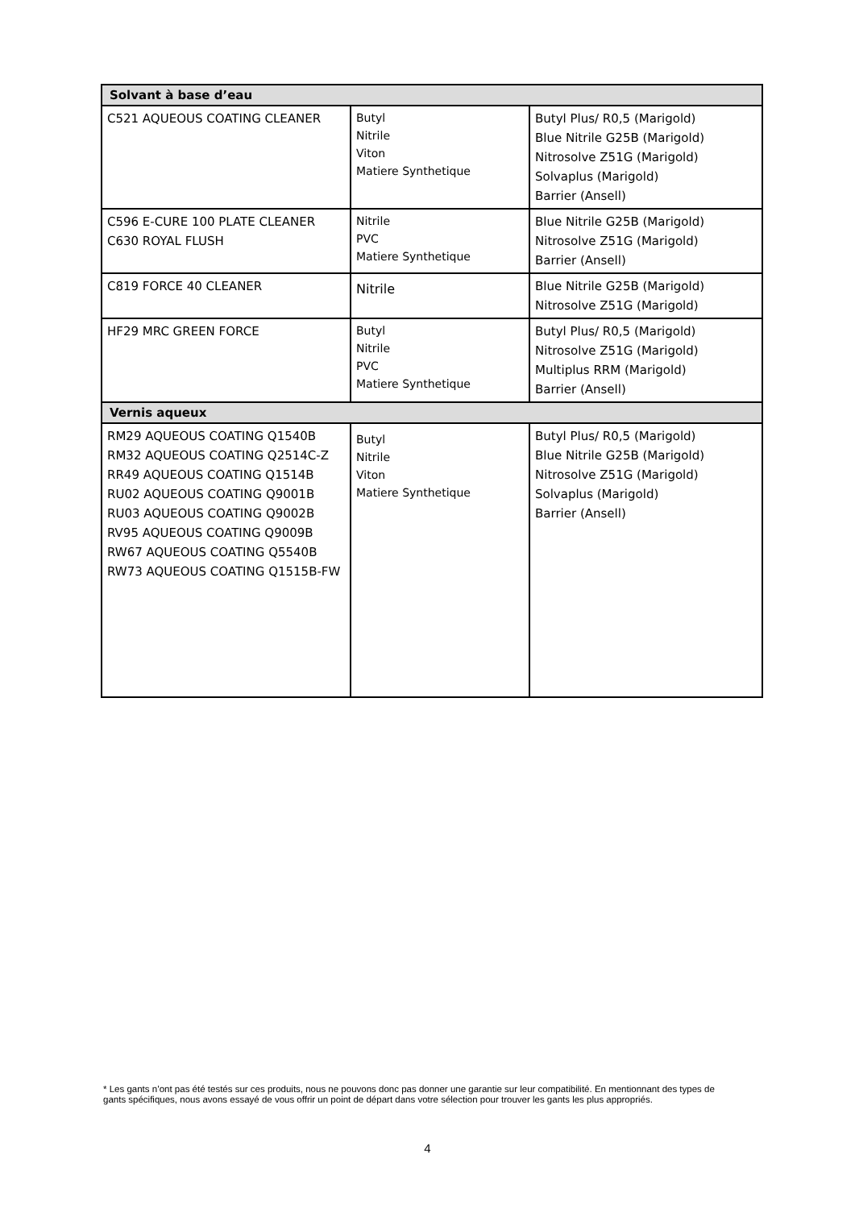| Solvant à base d’eau | | |
| --- | --- | --- |
| C521 AQUEOUS COATING CLEANER | Butyl Nitrile Viton Matiere Synthetique | Butyl Plus/ R0,5 (Marigold) Blue Nitrile G25B (Marigold) Nitrosolve Z51G (Marigold) Solvaplus (Marigold) Barrier (Ansell) |
| C596 E-CURE 100 PLATE CLEANER C630 ROYAL FLUSH | Nitrile PVC Matiere Synthetique | Blue Nitrile G25B (Marigold) Nitrosolve Z51G (Marigold) Barrier (Ansell) |
| C819 FORCE 40 CLEANER | Nitrile | Blue Nitrile G25B (Marigold) Nitrosolve Z51G (Marigold) |
| HF29 MRC GREEN FORCE | Butyl Nitrile PVC Matiere Synthetique | Butyl Plus/ R0,5 (Marigold) Nitrosolve Z51G (Marigold) Multiplus RRM (Marigold) Barrier (Ansell) |
| Vernis aqueux | | |
| RM29 AQUEOUS COATING Q1540B RM32 AQUEOUS COATING Q2514C-Z RR49 AQUEOUS COATING Q1514B RU02 AQUEOUS COATING Q9001B RU03 AQUEOUS COATING Q9002B RV95 AQUEOUS COATING Q9009B RW67 AQUEOUS COATING Q5540B RW73 AQUEOUS COATING Q1515B-FW | Butyl Nitrile Viton Matiere Synthetique | Butyl Plus/ R0,5 (Marigold) Blue Nitrile G25B (Marigold) Nitrosolve Z51G (Marigold) Solvaplus (Marigold) Barrier (Ansell) |
* Les gants n’ont pas été testés sur ces produits, nous ne pouvons donc pas donner une garantie sur leur compatibilité. En mentionnant des types de gants spécifiques, nous avons essayé de vous offrir un point de départ dans votre sélection pour trouver les gants les plus appropriés.
4